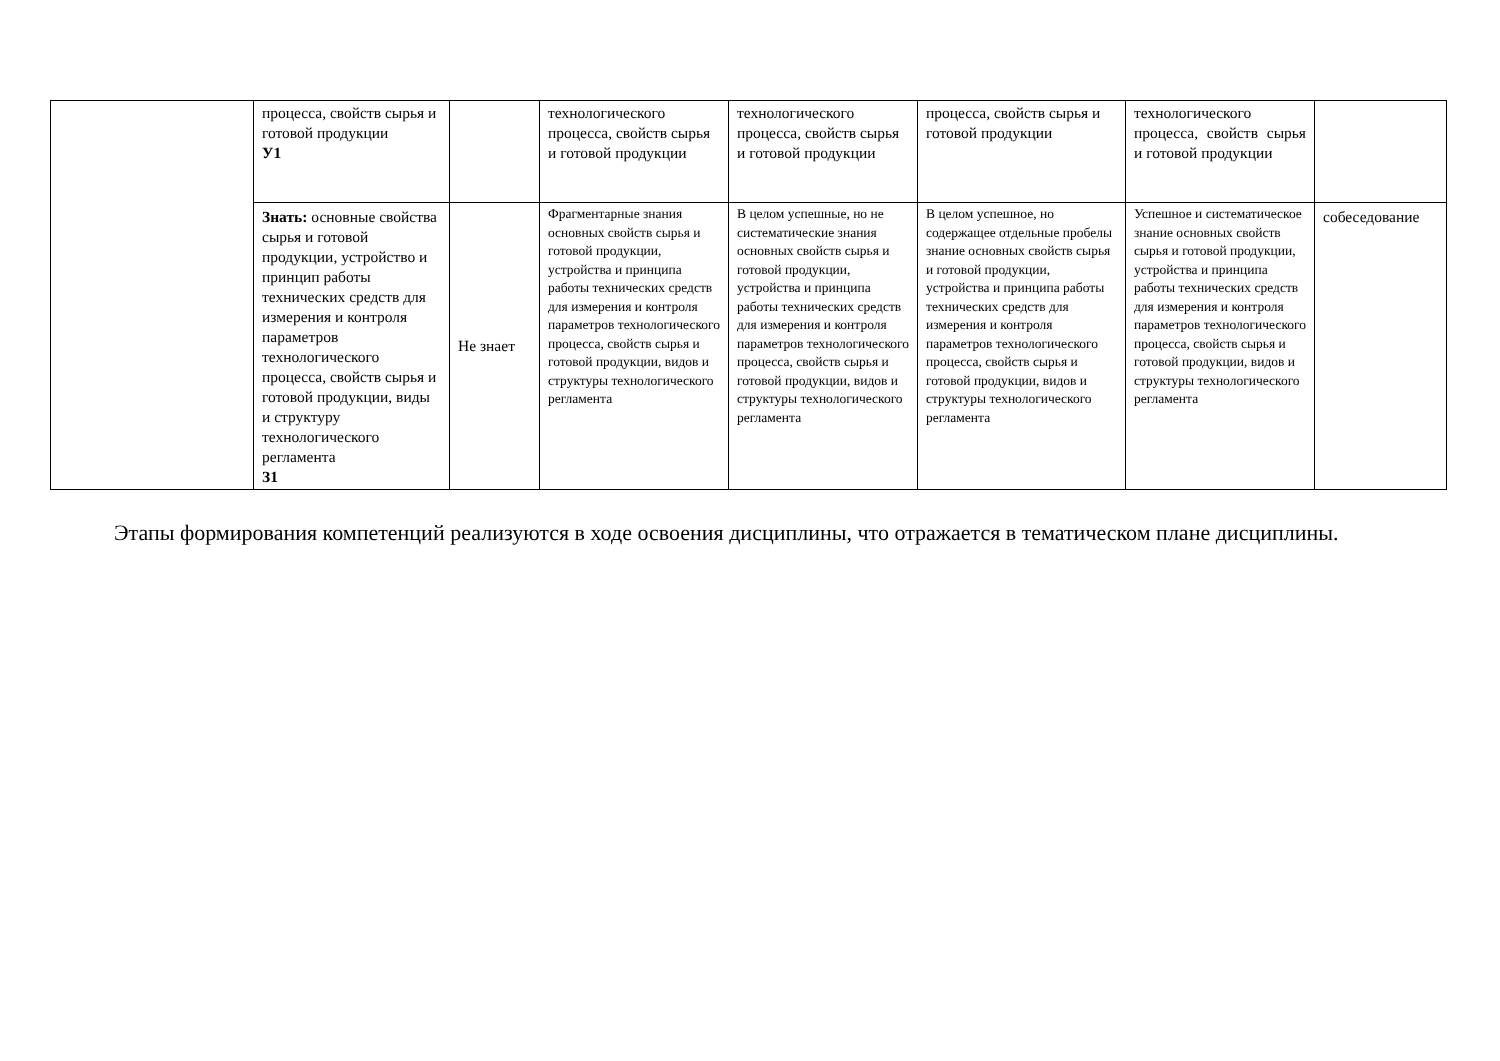| | процесса, свойств сырья и готовой продукции У1 | | технологического процесса, свойств сырья и готовой продукции | технологического процесса, свойств сырья и готовой продукции | процесса, свойств сырья и готовой продукции | технологического процесса, свойств сырья и готовой продукции | |
| | Знать: основные свойства сырья и готовой продукции, устройство и принцип работы технических средств для измерения и контроля параметров технологического процесса, свойств сырья и готовой продукции, виды и структуру технологического регламента З1 | Не знает | Фрагментарные знания основных свойств сырья и готовой продукции, устройства и принципа работы технических средств для измерения и контроля параметров технологического процесса, свойств сырья и готовой продукции, видов и структуры технологического регламента | В целом успешные, но не систематические знания основных свойств сырья и готовой продукции, устройства и принципа работы технических средств для измерения и контроля параметров технологического процесса, свойств сырья и готовой продукции, видов и структуры технологического регламента | В целом успешное, но содержащее отдельные пробелы знание основных свойств сырья и готовой продукции, устройства и принципа работы технических средств для измерения и контроля параметров технологического процесса, свойств сырья и готовой продукции, видов и структуры технологического регламента | Успешное и систематическое знание основных свойств сырья и готовой продукции, устройства и принципа работы технических средств для измерения и контроля параметров технологического процесса, свойств сырья и готовой продукции, видов и структуры технологического регламента | собеседование |
Этапы формирования компетенций реализуются в ходе освоения дисциплины, что отражается в тематическом плане дисциплины.